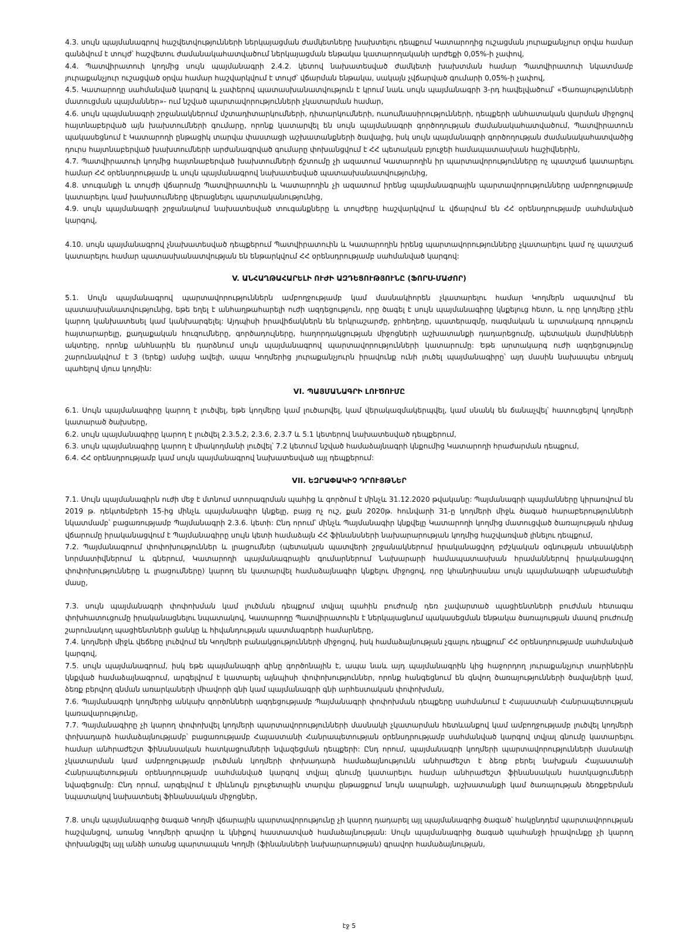4.3. սույն պայմանագրով հաշվետվությունների ներկայացման ժամկետները խախտելու դեպքում Կատարողից ուշացման յուրաքանչյուր օրվա համար գանձվում է տույժ՝ հաշվետու ժամանակահատվածում ներկայացման ենթակա կատարողականի արժեքի 0,05%-ի չափով,
4.4. Պատվիրատուի կողմից սույն պայմանագրի 2.4.2. կետով նախատեսված ժամկետի խախտման համար Պատվիրատուի նկատմամբ յուրաքանչյուր ուշացված օրվա համար հաշվարկվում է տույժ՝ վճարման ենթակա, սակայն չվճարված գումարի 0,05%-ի չափով,
4.5. Կատարողը սահմանված կարգով և չափերով պատասխանատվություն է կրում նաև սույն պայմանագրի 3-րդ հավելվածում՝ «Ծառայությունների մատուցման պայմաններ»- ում նշված պարտավորությունների չկատարման համար,
4.6. սույն պայմանագրի շրջանակներում մշտադիտարկումների, դիտարկումների, ուսումնասիրությունների, դեպքերի անհատական վարման միջոցով հայտնաբերված այն խախտումների գումարը, որոնք կատարվել են սույն պայմանագրի գործողության ժամանակահատվածում, Պատվիրատուն պակասեցնում է Կատարողի ընթացիկ տարվա փաստացի աշխատանքների ծավալից, իսկ սույն պայմանագրի գործողության ժամանակահատվածից դուրս հայտնաբերված խախտումների արժանագրված գումարը փոխանցվում է ՀՀ պետական բյուջեի համապատասխան հաշիվներին,
4.7. Պատվիրատուի կողմից հայտնաբերված խախտումների ճշտումը չի ազատում Կատարողին իր պարտավորությունները ոչ պատշաճ կատարելու համար ՀՀ օրենսդրությամբ և սույն պայմանագրով նախատեսված պատասխանատվությունից,
4.8. տուգանքի և տույժի վճարումը Պատվիրատուին և Կատարողին չի ազատում իրենց պայմանագրային պարտավորությունները ամբողջությամբ կատարելու կամ խախտումները վերացնելու պարտականությունից,
4.9. սույն պայմանագրի շրջանակում նախատեսված տուգանքները և տույժերը հաշվարկվում և վճարվում են ՀՀ օրենսդրությամբ սահմանված կարգով,
4.10. սույն պայմանագրով չնախատեսված դեպքերում Պատվիրատուին և Կատարողին իրենց պարտավորությունները չկատարելու կամ ոչ պատշաճ կատարելու համար պատասխանատվության են ենթարկվում ՀՀ օրենսդրությամբ սահմանված կարգով:
V. ԱՆՀԱՂԹԱՀԱՐԵԼԻ ՈՒԺԻ ԱԶԴԵՑՈՒԹՅՈՒՆԸ (ՖՈՐՍ-ՄԱԺՈՐ)
5.1. Սույն պայմանագրով պարտավորություններն ամբողջությամբ կամ մասնակիորեն չկատարելու համար Կողմերն ազատվում են պատասխանատվությունից, եթե եղել է անհաղթահարելի ուժի ազդեցություն, որը ծագել է սույն պայմանագիրը կնքելուց հետո, և որը կողմերը չէին կարող կանխատեսել կամ կանխարգելել: Այդպիսի իրավիճակներն են երկրաշարժը, ջրհեղեղը, պատերազմը, ռազմական և արտակարգ դրություն հայտարարելը, քաղաքական հուզումները, գործադուլները, հաղորդակցության միջոցների աշխատանքի դադարեցումը, պետական մարմինների ակտերը, որոնք անհնարին են դարձնում սույն պայմանագրով պարտավորությունների կատարումը: Եթե արտակարգ ուժի ազդեցությունը շարունակվում է 3 (երեք) ամսից ավելի, ապա Կողմերից յուրաքանչյուրն իրավունք ունի լուծել պայմանագիրը՝ այդ մասին նախապես տեղյակ պահելով մյուս կողմին:
VI. ՊԱՅՄԱՆԱԳՐԻ ԼՈՒԾՈՒՄԸ
6.1. Սույն պայմանագիրը կարող է լուծվել, եթե կողմերը կամ լուծարվել, կամ վերակազմակերպվել, կամ սնանկ են ճանաչվել՝ հատուցելով կողմերի կատարած ծախսերը,
6.2. սույն պայմանագիրը կարող է լուծվել 2.3.5.2, 2.3.6, 2.3.7 և 5.1 կետերով նախատեսված դեպքերում,
6.3. սույն պայմանագիրը կարող է միակողմանի լուծվել՝ 7.2 կետում նշված համաձայնագրի կնքումից Կատարողի հրաժարման դեպքում,
6.4. ՀՀ օրենսդրությամբ կամ սույն պայմանագրով նախատեսված այլ դեպքերում:
VII. ԵԶՐԱՓԱԿԻՉ ԴՐՈՒՅԹՆԵՐ
7.1. Սույն պայմանագիրն ուժի մեջ է մտնում ստորագրման պահից և գործում է մինչև 31.12.2020 թվականը: Պայմանագրի պայմանները կիրառվում են 2019 թ. դեկտեմբերի 15-ից մինչև պայմանագիր կնքելը, բայց ոչ ուշ, քան 2020թ. հունվարի 31-ը կողմերի միջև ծագած հարաբերությունների նկատմամբ՝ բացառությամբ Պայմանագրի 2.3.6. կետի: Ընդ որում՝ մինչև Պայմանագիր կնքվելը Կատարողի կողմից մատուցված ծառայության դիմաց վճարումը իրականացվում է Պայմանագիրը սույն կետի համաձայն ՀՀ ֆինանսների նախարարության կողմից հաշվառված լինելու դեպքում,
7.2. Պայմանագրում փոփոխություններ և լրացումներ (պետական պատվերի շրջանակներում իրականացվող բժշկական օգնության տեսակների նորմատիվներում և գներում, Կատարողի պայմանագրային գումարներում Նախարարի համապատասխան հրամաններով իրականացվող փոփոխությունները և լրացումները) կարող են կատարվել համաձայնագիր կնքելու միջոցով, որը կհանդիսանա սույն պայմանագրի անբաժանելի մասը,
7.3. սույն պայմանագրի փոփոխման կամ լուծման դեպքում տվյալ պահին բուժումը դեռ չավարտած պացիենտների բուժման հետագա փոխհատուցումը իրականացնելու նպատակով, Կատարողը Պատվիրատուին է ներկայացնում պակասեցման ենթակա ծառայության մասով բուժումը շարունակող պացիենտների ցանկը և հիվանդության պատմագրերի համարները,
7.4. կողմերի միջև վեճերը լուծվում են Կողմերի բանակցությունների միջոցով, իսկ համաձայնության չգալու դեպքում՝ ՀՀ օրենսդրությամբ սահմանված կարգով,
7.5. սույն պայմանագրում, իսկ եթե պայմանագրի գինը գործոնային է, ապա նաև այդ պայմանագրին կից հաջորդող յուրաքանչյուր տարիներին կնքված համաձայնագրում, արգելվում է կատարել այնպիսի փոփոխություններ, որոնք հանգեցնում են գնվող ծառայությունների ծավալների կամ, ձեռք բերվող գնման առարկաների միավորի գնի կամ պայմանագրի գնի արհեստական փոփոխման,
7.6. Պայմանագրի կողմերից անկախ գործոնների ազդեցությամբ Պայմանագրի փոփոխման դեպքերը սահմանում է Հայաստանի Հանրապետության կառավարությունը,
7.7. Պայմանագիրը չի կարող փոփոխվել կողմերի պարտավորությունների մասնակի չկատարման հետևանքով կամ ամբողջությամբ լուծվել կողմերի փոխադարձ համաձայնությամբ՝ բացառությամբ Հայաստանի Հանրապետության օրենսդրությամբ սահմանված կարգով տվյալ գնումը կատարելու համար անհրաժեշտ ֆինանսական հատկացումների նվազեցման դեպքերի: Ընդ որում, պայմանագրի կողմերի պարտավորությունների մասնակի չկատարման կամ ամբողջությամբ լուծման կողմերի փոխադարձ համաձայնությունն անհրաժեշտ է ձեռք բերել նախքան Հայաստանի Հանրապետության օրենսդրությամբ սահմանված կարգով տվյալ գնումը կատարելու համար անհրաժեշտ ֆինանսական հատկացումների նվազեցումը: Ընդ որում, արգելվում է միևնույն բյուջետային տարվա ընթացքում նույն ապրանքի, աշխատանքի կամ ծառայության ձեռքբերման նպատակով նախատեսել ֆինանսական միջոցներ,
7.8. սույն պայմանագրից ծագած Կողմի վճարային պարտավորությունը չի կարող դադարել այլ պայմանագրից ծագած՝ հակընդդեմ պարտավորության հաշվանցով, առանց Կողմերի գրավոր և կնիքով հաստատված համաձայնության: Սույն պայմանագրից ծագած պահանջի իրավունքը չի կարող փոխանցվել այլ անձի առանց պարտապան Կողմի (ֆինանսների նախարարության) գրավոր համաձայնության,
էջ 5